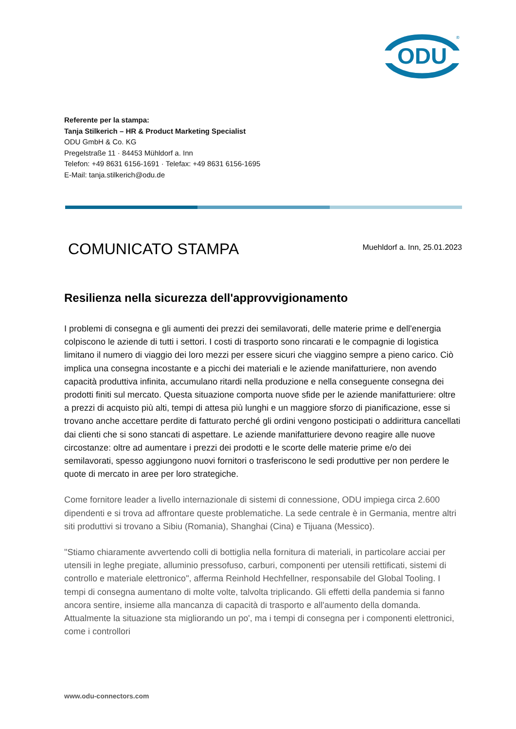ODU
®
Referente per la stampa:
Tanja Stilkerich – HR & Product Marketing Specialist
ODU GmbH & Co. KG
Pregelstraße 11 · 84453 Mühldorf a. Inn
Telefon: +49 8631 6156-1691 · Telefax: +49 8631 6156-1695
E-Mail: tanja.stilkerich@odu.de
COMUNICATO STAMPA
Muehldorf a. Inn, 25.01.2023
Resilienza nella sicurezza dell'approvvigionamento
I problemi di consegna e gli aumenti dei prezzi dei semilavorati, delle materie prime e dell'energia colpiscono le aziende di tutti i settori. I costi di trasporto sono rincarati e le compagnie di logistica limitano il numero di viaggio dei loro mezzi per essere sicuri che viaggino sempre a pieno carico. Ciò implica una consegna incostante e a picchi dei materiali e le aziende manifatturiere, non avendo capacità produttiva infinita, accumulano ritardi nella produzione e nella conseguente consegna dei prodotti finiti sul mercato. Questa situazione comporta nuove sfide per le aziende manifatturiere: oltre a prezzi di acquisto più alti, tempi di attesa più lunghi e un maggiore sforzo di pianificazione, esse si trovano anche accettare perdite di fatturato perché gli ordini vengono posticipati o addirittura cancellati dai clienti che si sono stancati di aspettare. Le aziende manifatturiere devono reagire alle nuove circostanze: oltre ad aumentare i prezzi dei prodotti e le scorte delle materie prime e/o dei semilavorati, spesso aggiungono nuovi fornitori o trasferiscono le sedi produttive per non perdere le quote di mercato in aree per loro strategiche.
Come fornitore leader a livello internazionale di sistemi di connessione, ODU impiega circa 2.600 dipendenti e si trova ad affrontare queste problematiche. La sede centrale è in Germania, mentre altri siti produttivi si trovano a Sibiu (Romania), Shanghai (Cina) e Tijuana (Messico).
"Stiamo chiaramente avvertendo colli di bottiglia nella fornitura di materiali, in particolare acciai per utensili in leghe pregiate, alluminio pressofuso, carburi, componenti per utensili rettificati, sistemi di controllo e materiale elettronico", afferma Reinhold Hechfellner, responsabile del Global Tooling. I tempi di consegna aumentano di molte volte, talvolta triplicando. Gli effetti della pandemia si fanno ancora sentire, insieme alla mancanza di capacità di trasporto e all'aumento della domanda. Attualmente la situazione sta migliorando un po', ma i tempi di consegna per i componenti elettronici, come i controllori
www.odu-connectors.com